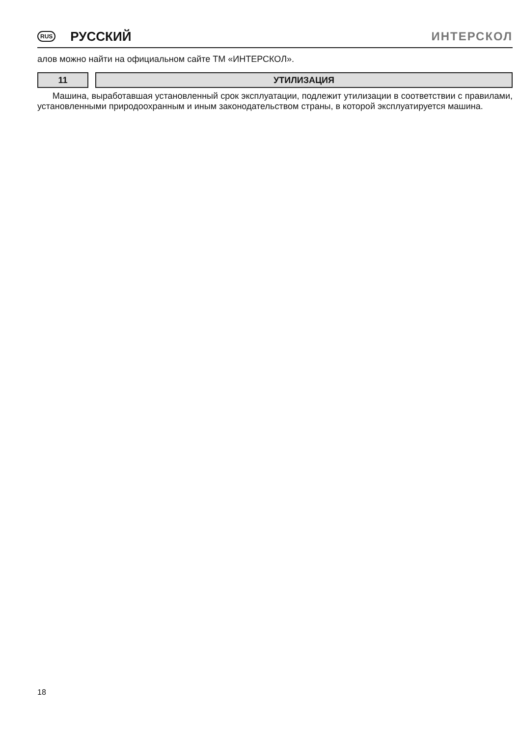RUS РУССКИЙ ИНТЕРСКОЛ
алов можно найти на официальном сайте ТМ «ИНТЕРСКОЛ».
11 УТИЛИЗАЦИЯ
Машина, выработавшая установленный срок эксплуатации, подлежит утилизации в соответствии с правилами, установленными природоохранным и иным законодательством страны, в которой эксплуатируется машина.
18